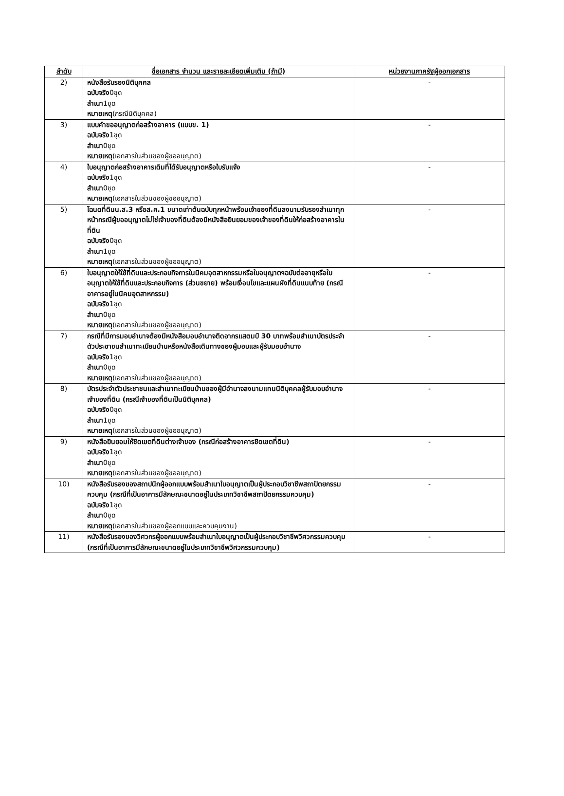| ลำดับ | ชื่อเอกสาร จำนวน และรายละเอียดเพิ่มเติม (ถ้ามี) | หน่วยงานภาครัฐผู้ออกเอกสาร |
| --- | --- | --- |
| 2) | หนังสือรับรองนิติบุคคล ฉบับจริง 0ชุด สำเนา 1ชุด หมายเหตุ (กรณีนิติบุคคล) | - |
| 3) | แบบคำขออนุญาตก่อสร้างอาคาร (แบบข. 1) ฉบับจริง 1ชุด สำเนา 0ชุด หมายเหตุ (เอกสารในส่วนของผู้ขออนุญาต) | - |
| 4) | ใบอนุญาตก่อสร้างอาคารเดิมที่ได้รับอนุญาตหรือใบรับแจ้ง ฉบับจริง 1ชุด สำเนา 0ชุด หมายเหตุ (เอกสารในส่วนของผู้ขออนุญาต) | - |
| 5) | โฉนดที่ดินน.ส.3 หรือส.ค.1 ขนาดเท่าต้นฉบับทุกหน้าพร้อมเจ้าของที่ดินลงนามรับรองสำเนาทุกหน้ากรณีผู้ขออนุญาตไม่ใช่เจ้าของที่ดินต้องมีหนังสือยินยอมของเจ้าของที่ดินให้ก่อสร้างอาคารในที่ดิน ฉบับจริง 0ชุด สำเนา 1ชุด หมายเหตุ (เอกสารในส่วนของผู้ขออนุญาต) | - |
| 6) | ใบอนุญาตให้ใช้ที่ดินและประกอบกิจการในนิคมอุตสาหกรรมหรือใบอนุญาตฯฉบับต่ออายุหรือใบอนุญาตให้ใช้ที่ดินและประกอบกิจการ (ส่วนขยาย) พร้อมเงื่อนไขและแผนผังที่ดินแนบท้าย (กรณีอาคารอยู่ในนิคมอุตสาหกรรม) ฉบับจริง 1ชุด สำเนา 0ชุด หมายเหตุ (เอกสารในส่วนของผู้ขออนุญาต) | - |
| 7) | กรณีที่มีการมอบอำนาจต้องมีหนังสือมอบอำนาจติดอากรแสตมป์ 30 บาทพร้อมสำเนาบัตรประจำตัวประชาชนสำเนาทะเบียนบ้านหรือหนังสือเดินทางของผู้มอบและผู้รับมอบอำนาจ ฉบับจริง 1ชุด สำเนา 0ชุด หมายเหตุ (เอกสารในส่วนของผู้ขออนุญาต) | - |
| 8) | บัตรประจำตัวประชาชนและสำเนาทะเบียนบ้านของผู้มีอำนาจลงนามแทนนิติบุคคลผู้รับมอบอำนาจเจ้าของที่ดิน (กรณีเจ้าของที่ดินเป็นนิติบุคคล) ฉบับจริง 0ชุด สำเนา 1ชุด หมายเหตุ (เอกสารในส่วนของผู้ขออนุญาต) | - |
| 9) | หนังสือยินยอมให้ชิดเขตที่ดินต่างเจ้าของ (กรณีก่อสร้างอาคารชิดเขตที่ดิน) ฉบับจริง 1ชุด สำเนา 0ชุด หมายเหตุ (เอกสารในส่วนของผู้ขออนุญาต) | - |
| 10) | หนังสือรับรองของสถาปนิกผู้ออกแบบพร้อมสำเนาใบอนุญาตเป็นผู้ประกอบวิชาชีพสถาปัตยกรรมควบคุม (กรณีที่เป็นอาคารมีลักษณะขนาดอยู่ในประเภทวิชาชีพสถาปัตยกรรมควบคุม) ฉบับจริง 1ชุด สำเนา 0ชุด หมายเหตุ (เอกสารในส่วนของผู้ออกแบบและควบคุมงาน) | - |
| 11) | หนังสือรับรองของวิศวกรผู้ออกแบบพร้อมสำเนาใบอนุญาตเป็นผู้ประกอบวิชาชีพวิศวกรรมควบคุม (กรณีที่เป็นอาคารมีลักษณะขนาดอยู่ในประเภทวิชาชีพวิศวกรรมควบคุม) | - |